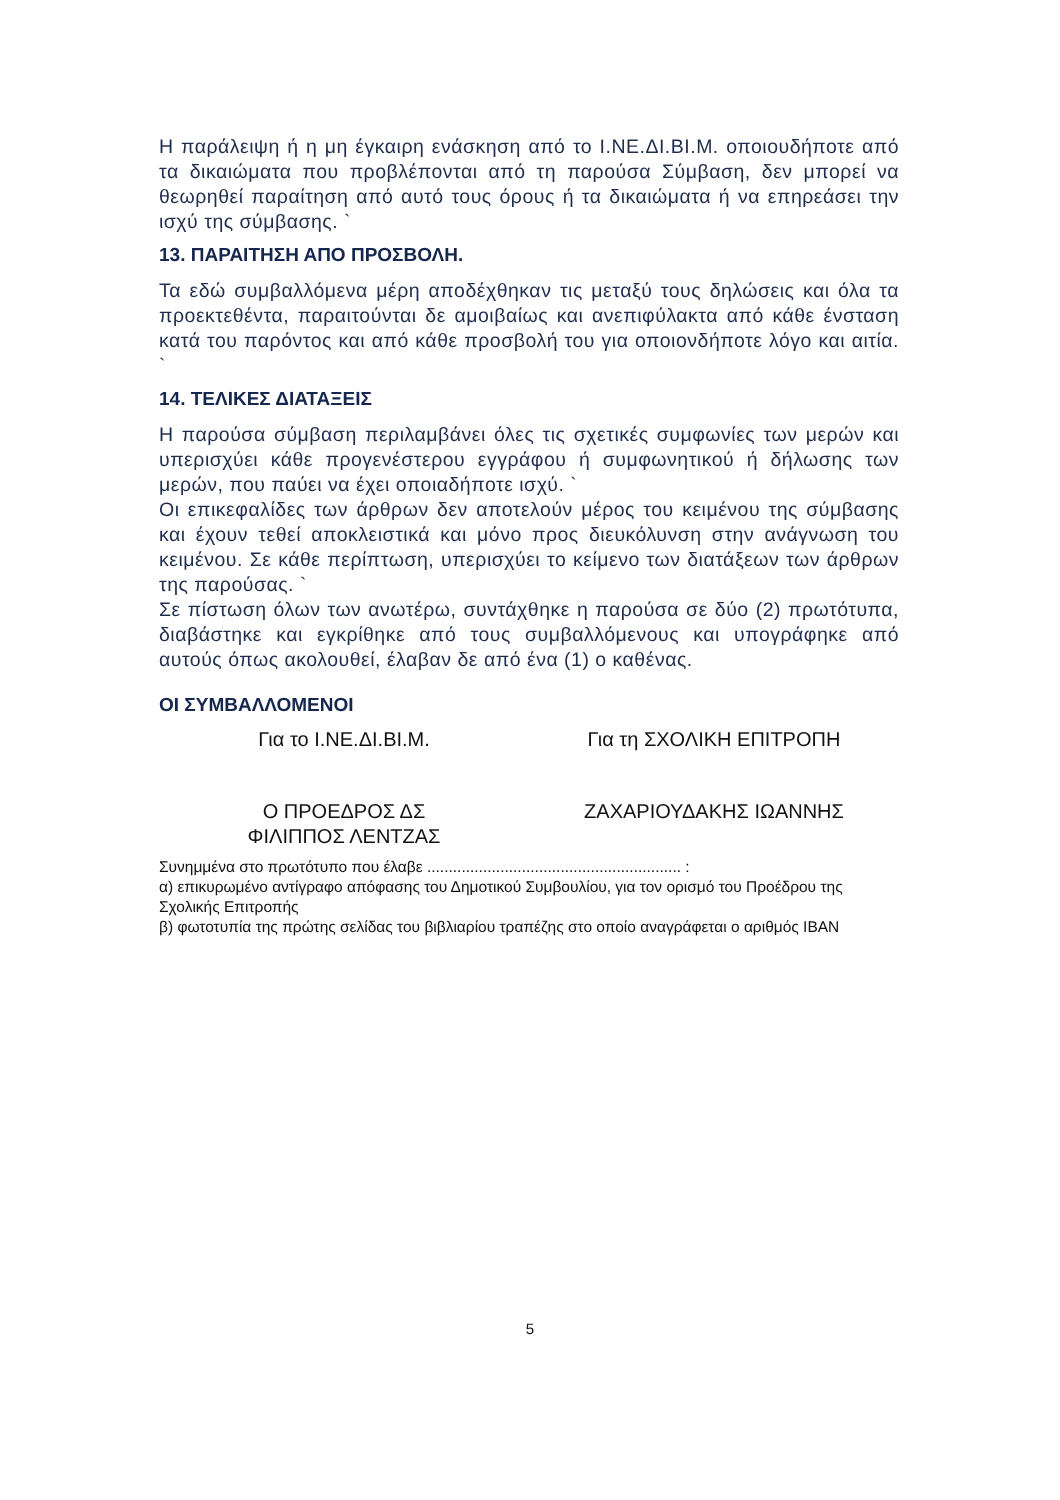Η παράλειψη ή η μη έγκαιρη ενάσκηση από το Ι.ΝΕ.ΔΙ.ΒΙ.Μ. οποιουδήποτε από τα δικαιώματα που προβλέπονται από τη παρούσα Σύμβαση, δεν μπορεί να θεωρηθεί παραίτηση από αυτό τους όρους ή τα δικαιώματα ή να επηρεάσει την ισχύ της σύμβασης. `
13. ΠΑΡΑΙΤΗΣΗ ΑΠΟ ΠΡΟΣΒΟΛΗ.
Τα εδώ συμβαλλόμενα μέρη αποδέχθηκαν τις μεταξύ τους δηλώσεις και όλα τα προεκτεθέντα, παραιτούνται δε αμοιβαίως και ανεπιφύλακτα από κάθε ένσταση κατά του παρόντος και από κάθε προσβολή του για οποιονδήποτε λόγο και αιτία. `
14. ΤΕΛΙΚΕΣ ΔΙΑΤΑΞΕΙΣ
Η παρούσα σύμβαση περιλαμβάνει όλες τις σχετικές συμφωνίες των μερών και υπερισχύει κάθε προγενέστερου εγγράφου ή συμφωνητικού ή δήλωσης των μερών, που παύει να έχει οποιαδήποτε ισχύ. `
Οι επικεφαλίδες των άρθρων δεν αποτελούν μέρος του κειμένου της σύμβασης και έχουν τεθεί αποκλειστικά και μόνο προς διευκόλυνση στην ανάγνωση του κειμένου. Σε κάθε περίπτωση, υπερισχύει το κείμενο των διατάξεων των άρθρων της παρούσας. `
Σε πίστωση όλων των ανωτέρω, συντάχθηκε η παρούσα σε δύο (2) πρωτότυπα, διαβάστηκε και εγκρίθηκε από τους συμβαλλόμενους και υπογράφηκε από αυτούς όπως ακολουθεί, έλαβαν δε από ένα (1) ο καθένας.
ΟΙ ΣΥΜΒΑΛΛΟΜΕΝΟΙ
Για το Ι.ΝΕ.ΔΙ.ΒΙ.Μ. Για τη ΣΧΟΛΙΚΗ ΕΠΙΤΡΟΠΗ
Ο ΠΡΟΕΔΡΟΣ ΔΣ
ΦΙΛΙΠΠΟΣ ΛΕΝΤΖΑΣ
ΖΑΧΑΡΙΟΥΔΑΚΗΣ ΙΩΑΝΝΗΣ
Συνημμένα στο πρωτότυπο που έλαβε ........................................................... :
α) επικυρωμένο αντίγραφο απόφασης του Δημοτικού Συμβουλίου, για τον ορισμό του Προέδρου της Σχολικής Επιτροπής
β) φωτοτυπία της πρώτης σελίδας του βιβλιαρίου τραπέζης στο οποίο αναγράφεται ο αριθμός IBAN
5